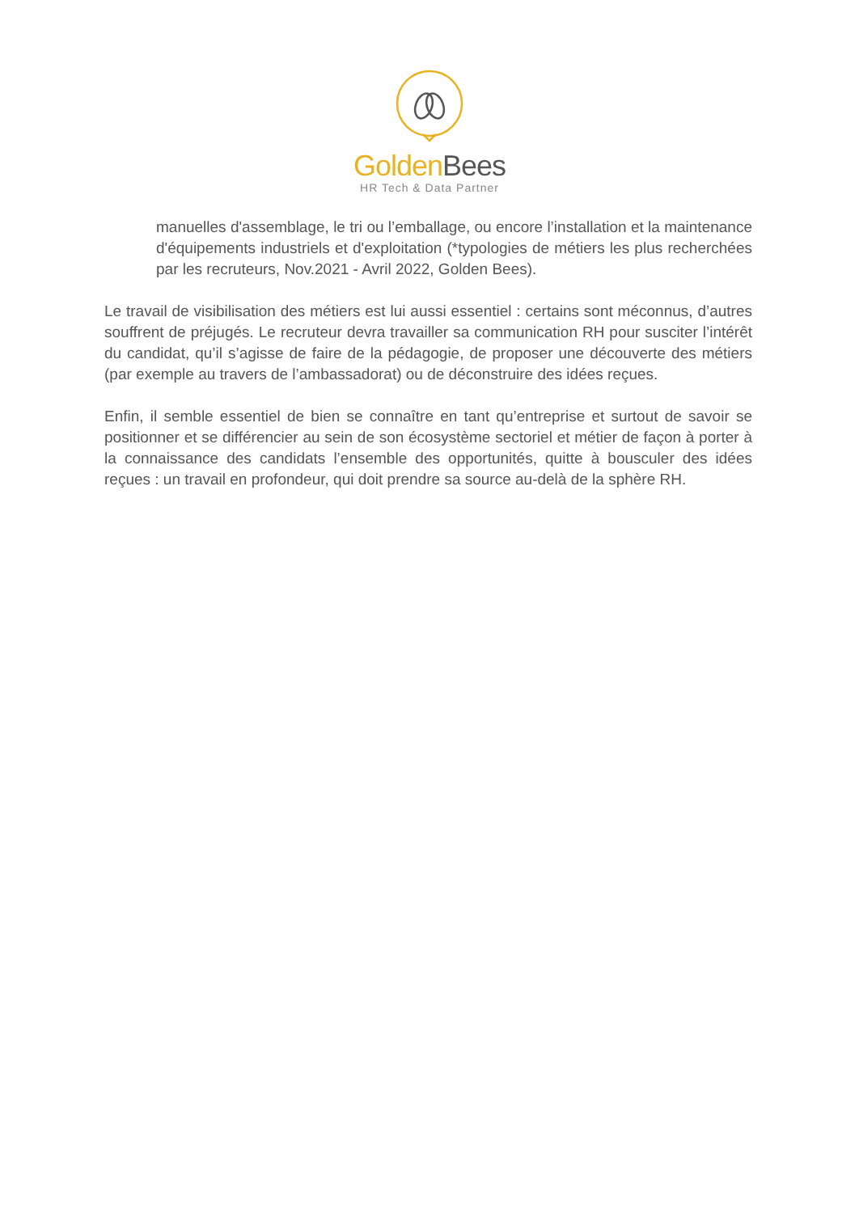Golden Bees
HR Tech & Data Partner
manuelles d'assemblage, le tri ou l’emballage, ou encore l’installation et la maintenance d'équipements industriels et d'exploitation (*typologies de métiers les plus recherchées par les recruteurs, Nov.2021 - Avril 2022, Golden Bees).
Le travail de visibilisation des métiers est lui aussi essentiel : certains sont méconnus, d’autres souffrent de préjugés. Le recruteur devra travailler sa communication RH pour susciter l’intérêt du candidat, qu’il s’agisse de faire de la pédagogie, de proposer une découverte des métiers (par exemple au travers de l’ambassadorat) ou de déconstruire des idées reçues.
Enfin, il semble essentiel de bien se connaître en tant qu’entreprise et surtout de savoir se positionner et se différencier au sein de son écosystème sectoriel et métier de façon à porter à la connaissance des candidats l’ensemble des opportunités, quitte à bousculer des idées reçues : un travail en profondeur, qui doit prendre sa source au-delà de la sphère RH.